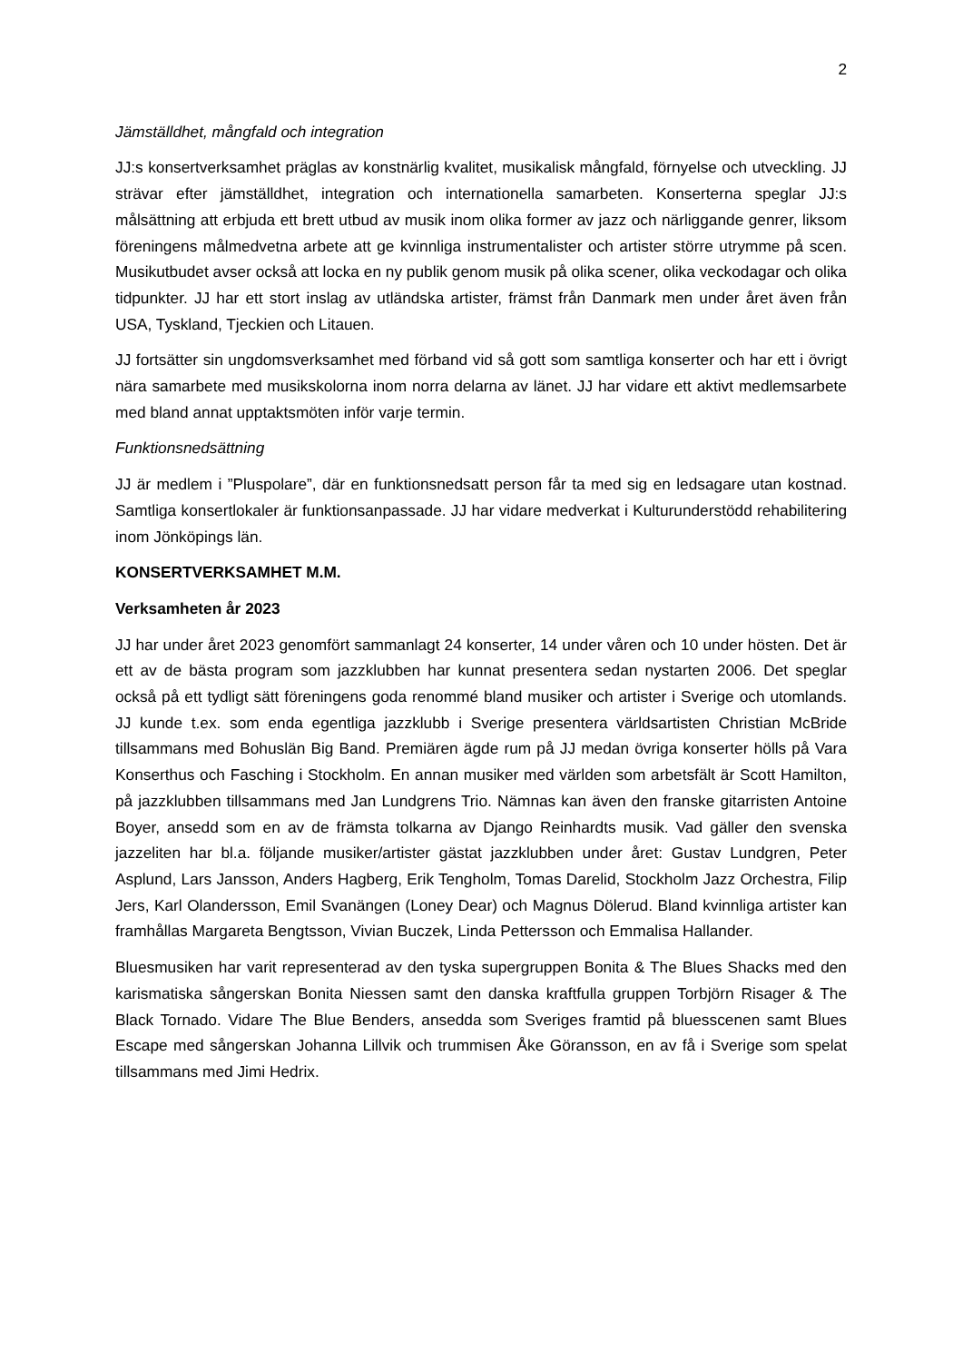2
Jämställdhet, mångfald och integration
JJ:s konsertverksamhet präglas av konstnärlig kvalitet, musikalisk mångfald, förnyelse och utveckling. JJ strävar efter jämställdhet, integration och internationella samarbeten. Konserterna speglar JJ:s målsättning att erbjuda ett brett utbud av musik inom olika former av jazz och närliggande genrer, liksom föreningens målmedvetna arbete att ge kvinnliga instrumentalister och artister större utrymme på scen. Musikutbudet avser också att locka en ny publik genom musik på olika scener, olika veckodagar och olika tidpunkter. JJ har ett stort inslag av utländska artister, främst från Danmark men under året även från USA, Tyskland, Tjeckien och Litauen.
JJ fortsätter sin ungdomsverksamhet med förband vid så gott som samtliga konserter och har ett i övrigt nära samarbete med musikskolorna inom norra delarna av länet. JJ har vidare ett aktivt medlemsarbete med bland annat upptaktsmöten inför varje termin.
Funktionsnedsättning
JJ är medlem i ”Pluspolare”, där en funktionsnedsatt person får ta med sig en ledsagare utan kostnad. Samtliga konsertlokaler är funktionsanpassade. JJ har vidare medverkat i Kulturunderstödd rehabilitering inom Jönköpings län.
KONSERTVERKSAMHET M.M.
Verksamheten år 2023
JJ har under året 2023 genomfört sammanlagt 24 konserter, 14 under våren och 10 under hösten. Det är ett av de bästa program som jazzklubben har kunnat presentera sedan nystarten 2006. Det speglar också på ett tydligt sätt föreningens goda renommé bland musiker och artister i Sverige och utomlands. JJ kunde t.ex. som enda egentliga jazzklubb i Sverige presentera världsartisten Christian McBride tillsammans med Bohuslän Big Band. Premiären ägde rum på JJ medan övriga konserter hölls på Vara Konserthus och Fasching i Stockholm. En annan musiker med världen som arbetsfält är Scott Hamilton, på jazzklubben tillsammans med Jan Lundgrens Trio. Nämnas kan även den franske gitarristen Antoine Boyer, ansedd som en av de främsta tolkarna av Django Reinhardts musik. Vad gäller den svenska jazzeliten har bl.a. följande musiker/artister gästat jazzklubben under året: Gustav Lundgren, Peter Asplund, Lars Jansson, Anders Hagberg, Erik Tengholm, Tomas Darelid, Stockholm Jazz Orchestra, Filip Jers, Karl Olandersson, Emil Svanängen (Loney Dear) och Magnus Dölerud. Bland kvinnliga artister kan framhållas Margareta Bengtsson, Vivian Buczek, Linda Pettersson och Emmalisa Hallander.
Bluesmusiken har varit representerad av den tyska supergruppen Bonita & The Blues Shacks med den karismatiska sångerskan Bonita Niessen samt den danska kraftfulla gruppen Torbjörn Risager & The Black Tornado. Vidare The Blue Benders, ansedda som Sveriges framtid på bluesscenen samt Blues Escape med sångerskan Johanna Lillvik och trummisen Åke Göransson, en av få i Sverige som spelat tillsammans med Jimi Hedrix.